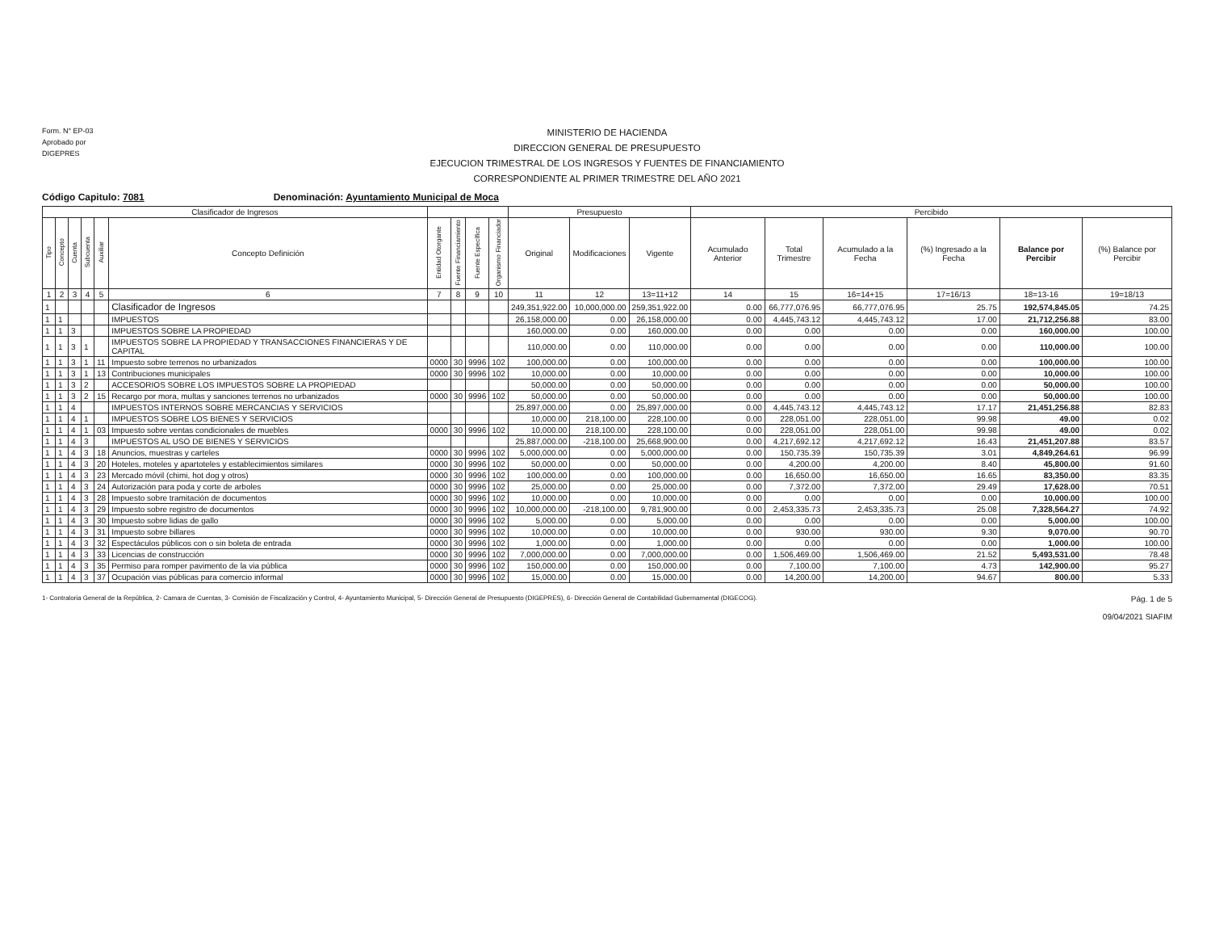Form. N° EP-03
Aprobado por
DIGEPRES
MINISTERIO DE HACIENDA
DIRECCION GENERAL DE PRESUPUESTO
EJECUCION TRIMESTRAL DE LOS INGRESOS Y FUENTES DE FINANCIAMIENTO
CORRESPONDIENTE AL PRIMER TRIMESTRE DEL AÑO 2021
Código Capitulo: 7081 Denominación: Ayuntamiento Municipal de Moca
| Clasificador de Ingresos | | | | | | | | | | Presupuesto | | | Percibido | | | | | |
| --- | --- | --- | --- | --- | --- | --- | --- | --- | --- | --- | --- | --- | --- | --- | --- | --- | --- | --- |
| Tipo | Concepto | Cuenta | Subcuenta | Auxiliar | Concepto Definición | Entidad Otorgante | Fuente Financiamiento | Fuente Específica | Organismo Financiador | Original | Modificaciones | Vigente | Acumulado Anterior | Total Trimestre | Acumulado a la Fecha | (%) Ingresado a la Fecha | Balance por Percibir | (%) Balance por Percibir |
| 1 | 2 | 3 | 4 | 5 | 6 | 7 | 8 | 9 | 10 | 11 | 12 | 13=11+12 | 14 | 15 | 16=14+15 | 17=16/13 | 18=13-16 | 19=18/13 |
| 1 | | | | | Clasificador de Ingresos | | | | | 249,351,922.00 | 10,000,000.00 | 259,351,922.00 | 0.00 | 66,777,076.95 | 66,777,076.95 | 25.75 | 192,574,845.05 | 74.25 |
| 1 | 1 | | | | IMPUESTOS | | | | | 26,158,000.00 | 0.00 | 26,158,000.00 | 0.00 | 4,445,743.12 | 4,445,743.12 | 17.00 | 21,712,256.88 | 83.00 |
| 1 | 1 | 3 | | | IMPUESTOS SOBRE LA PROPIEDAD | | | | | 160,000.00 | 0.00 | 160,000.00 | 0.00 | 0.00 | 0.00 | 0.00 | 160,000.00 | 100.00 |
| 1 | 1 | 3 | 1 | | IMPUESTOS SOBRE LA PROPIEDAD Y TRANSACCIONES FINANCIERAS Y DE CAPITAL | | | | | 110,000.00 | 0.00 | 110,000.00 | 0.00 | 0.00 | 0.00 | 0.00 | 110,000.00 | 100.00 |
| 1 | 1 | 3 | 1 | 11 | Impuesto sobre terrenos no urbanizados | 0000 | 30 | 9996 | 102 | 100,000.00 | 0.00 | 100,000.00 | 0.00 | 0.00 | 0.00 | 0.00 | 100,000.00 | 100.00 |
| 1 | 1 | 3 | 1 | 13 | Contribuciones municipales | 0000 | 30 | 9996 | 102 | 10,000.00 | 0.00 | 10,000.00 | 0.00 | 0.00 | 0.00 | 0.00 | 10,000.00 | 100.00 |
| 1 | 1 | 3 | 2 | | ACCESORIOS SOBRE LOS IMPUESTOS SOBRE LA PROPIEDAD | | | | | 50,000.00 | 0.00 | 50,000.00 | 0.00 | 0.00 | 0.00 | 0.00 | 50,000.00 | 100.00 |
| 1 | 1 | 3 | 2 | 15 | Recargo por mora, multas y sanciones terrenos no urbanizados | 0000 | 30 | 9996 | 102 | 50,000.00 | 0.00 | 50,000.00 | 0.00 | 0.00 | 0.00 | 0.00 | 50,000.00 | 100.00 |
| 1 | 1 | 4 | | | IMPUESTOS INTERNOS SOBRE MERCANCIAS Y SERVICIOS | | | | | 25,897,000.00 | 0.00 | 25,897,000.00 | 0.00 | 4,445,743.12 | 4,445,743.12 | 17.17 | 21,451,256.88 | 82.83 |
| 1 | 1 | 4 | 1 | | IMPUESTOS SOBRE LOS BIENES Y SERVICIOS | | | | | 10,000.00 | 218,100.00 | 228,100.00 | 0.00 | 228,051.00 | 228,051.00 | 99.98 | 49.00 | 0.02 |
| 1 | 1 | 4 | 1 | 03 | Impuesto sobre ventas condicionales de muebles | 0000 | 30 | 9996 | 102 | 10,000.00 | 218,100.00 | 228,100.00 | 0.00 | 228,051.00 | 228,051.00 | 99.98 | 49.00 | 0.02 |
| 1 | 1 | 4 | 3 | | IMPUESTOS AL USO DE BIENES Y SERVICIOS | | | | | 25,887,000.00 | -218,100.00 | 25,668,900.00 | 0.00 | 4,217,692.12 | 4,217,692.12 | 16.43 | 21,451,207.88 | 83.57 |
| 1 | 1 | 4 | 3 | 18 | Anuncios, muestras y carteles | 0000 | 30 | 9996 | 102 | 5,000,000.00 | 0.00 | 5,000,000.00 | 0.00 | 150,735.39 | 150,735.39 | 3.01 | 4,849,264.61 | 96.99 |
| 1 | 1 | 4 | 3 | 20 | Hoteles, moteles y apartoteles y establecimientos similares | 0000 | 30 | 9996 | 102 | 50,000.00 | 0.00 | 50,000.00 | 0.00 | 4,200.00 | 4,200.00 | 8.40 | 45,800.00 | 91.60 |
| 1 | 1 | 4 | 3 | 23 | Mercado móvil (chimi, hot dog y otros) | 0000 | 30 | 9996 | 102 | 100,000.00 | 0.00 | 100,000.00 | 0.00 | 16,650.00 | 16,650.00 | 16.65 | 83,350.00 | 83.35 |
| 1 | 1 | 4 | 3 | 24 | Autorización para poda y corte de arboles | 0000 | 30 | 9996 | 102 | 25,000.00 | 0.00 | 25,000.00 | 0.00 | 7,372.00 | 7,372.00 | 29.49 | 17,628.00 | 70.51 |
| 1 | 1 | 4 | 3 | 28 | Impuesto sobre tramitación de documentos | 0000 | 30 | 9996 | 102 | 10,000.00 | 0.00 | 10,000.00 | 0.00 | 0.00 | 0.00 | 0.00 | 10,000.00 | 100.00 |
| 1 | 1 | 4 | 3 | 29 | Impuesto sobre registro de documentos | 0000 | 30 | 9996 | 102 | 10,000,000.00 | -218,100.00 | 9,781,900.00 | 0.00 | 2,453,335.73 | 2,453,335.73 | 25.08 | 7,328,564.27 | 74.92 |
| 1 | 1 | 4 | 3 | 30 | Impuesto sobre lidias de gallo | 0000 | 30 | 9996 | 102 | 5,000.00 | 0.00 | 5,000.00 | 0.00 | 0.00 | 0.00 | 0.00 | 5,000.00 | 100.00 |
| 1 | 1 | 4 | 3 | 31 | Impuesto sobre billares | 0000 | 30 | 9996 | 102 | 10,000.00 | 0.00 | 10,000.00 | 0.00 | 930.00 | 930.00 | 9.30 | 9,070.00 | 90.70 |
| 1 | 1 | 4 | 3 | 32 | Espectáculos públicos con o sin boleta de entrada | 0000 | 30 | 9996 | 102 | 1,000.00 | 0.00 | 1,000.00 | 0.00 | 0.00 | 0.00 | 0.00 | 1,000.00 | 100.00 |
| 1 | 1 | 4 | 3 | 33 | Licencias de construcción | 0000 | 30 | 9996 | 102 | 7,000,000.00 | 0.00 | 7,000,000.00 | 0.00 | 1,506,469.00 | 1,506,469.00 | 21.52 | 5,493,531.00 | 78.48 |
| 1 | 1 | 4 | 3 | 35 | Permiso para romper pavimento de la via pública | 0000 | 30 | 9996 | 102 | 150,000.00 | 0.00 | 150,000.00 | 0.00 | 7,100.00 | 7,100.00 | 4.73 | 142,900.00 | 95.27 |
| 1 | 1 | 4 | 3 | 37 | Ocupación vias públicas para comercio informal | 0000 | 30 | 9996 | 102 | 15,000.00 | 0.00 | 15,000.00 | 0.00 | 14,200.00 | 14,200.00 | 94.67 | 800.00 | 5.33 |
1- Contraloria General de la República, 2- Camara de Cuentas, 3- Comisión de Fiscalización y Control, 4- Ayuntamiento Municipal, 5- Dirección General de Presupuesto (DIGEPRES), 6- Dirección General de Contabilidad Gubernamental (DIGECOG).
Pág. 1 de 5
09/04/2021 SIAFIM